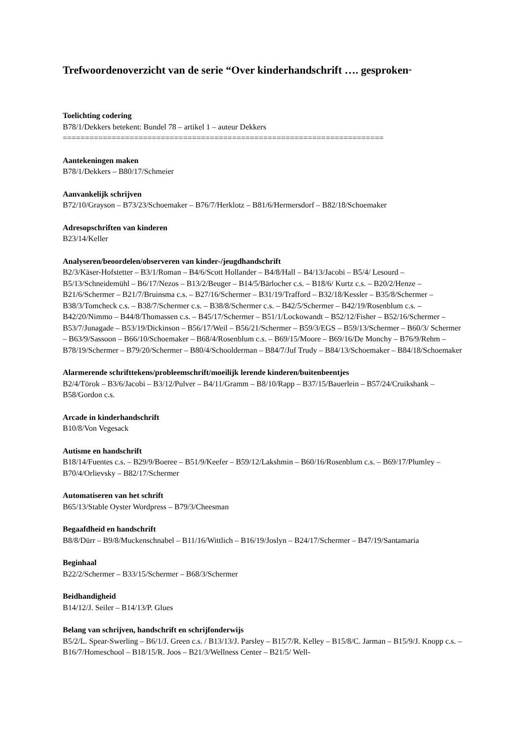Trefwoordenoverzicht van de serie “Over kinderhandschrift …. gesproken”
Toelichting codering
B78/1/Dekkers betekent: Bundel 78 – artikel 1 – auteur Dekkers
========================================================================
Aantekeningen maken
B78/1/Dekkers – B80/17/Schmeier
Aanvankelijk schrijven
B72/10/Grayson – B73/23/Schoemaker – B76/7/Herklotz – B81/6/Hermersdorf – B82/18/Schoemaker
Adresopschriften van kinderen
B23/14/Keller
Analyseren/beoordelen/observeren van kinder-/jeugdhandschrift
B2/3/Käser-Hofstetter – B3/1/Roman – B4/6/Scott Hollander – B4/8/Hall – B4/13/Jacobi – B5/4/ Lesourd – B5/13/Schneidemühl – B6/17/Nezos – B13/2/Beuger – B14/5/Bärlocher c.s. – B18/6/ Kurtz c.s. – B20/2/Henze – B21/6/Schermer – B21/7/Bruinsma c.s. – B27/16/Schermer – B31/19/Trafford – B32/18/Kessler – B35/8/Schermer – B38/3/Tomcheck c.s. – B38/7/Schermer c.s. – B38/8/Schermer c.s. – B42/5/Schermer – B42/19/Rosenblum c.s. – B42/20/Nimmo – B44/8/Thomassen c.s. – B45/17/Schermer – B51/1/Lockowandt – B52/12/Fisher – B52/16/Schermer – B53/7/Junagade – B53/19/Dickinson – B56/17/Weil – B56/21/Schermer – B59/3/EGS – B59/13/Schermer – B60/3/ Schermer – B63/9/Sassoon – B66/10/Schoemaker – B68/4/Rosenblum c.s. – B69/15/Moore – B69/16/De Monchy – B76/9/Rehm – B78/19/Schermer – B79/20/Schermer – B80/4/Schoolderman – B84/7/Juf Trudy – B84/13/Schoemaker – B84/18/Schoemaker
Alarmerende schrifttekens/probleemschrift/moeilijk lerende kinderen/buitenbeentjes
B2/4/Törok – B3/6/Jacobi – B3/12/Pulver – B4/11/Gramm – B8/10/Rapp – B37/15/Bauerlein – B57/24/Cruikshank – B58/Gordon c.s.
Arcade in kinderhandschrift
B10/8/Von Vegesack
Autisme en handschrift
B18/14/Fuentes c.s. – B29/9/Boeree – B51/9/Keefer – B59/12/Lakshmin – B60/16/Rosenblum c.s. – B69/17/Plumley – B70/4/Orlievsky – B82/17/Schermer
Automatiseren van het schrift
B65/13/Stable Oyster Wordpress – B79/3/Cheesman
Begaafdheid en handschrift
B8/8/Dürr – B9/8/Muckenschnabel – B11/16/Wittlich – B16/19/Joslyn – B24/17/Schermer – B47/19/Santamaria
Beginhaal
B22/2/Schermer – B33/15/Schermer – B68/3/Schermer
Beidhandigheid
B14/12/J. Seiler – B14/13/P. Glues
Belang van schrijven, handschrift en schrijfonderwijs
B5/2/L. Spear-Swerling – B6/1/J. Green c.s. / B13/13/J. Parsley – B15/7/R. Kelley – B15/8/C. Jarman – B15/9/J. Knopp c.s. – B16/7/Homeschool – B18/15/R. Joos – B21/3/Wellness Center – B21/5/ Well-